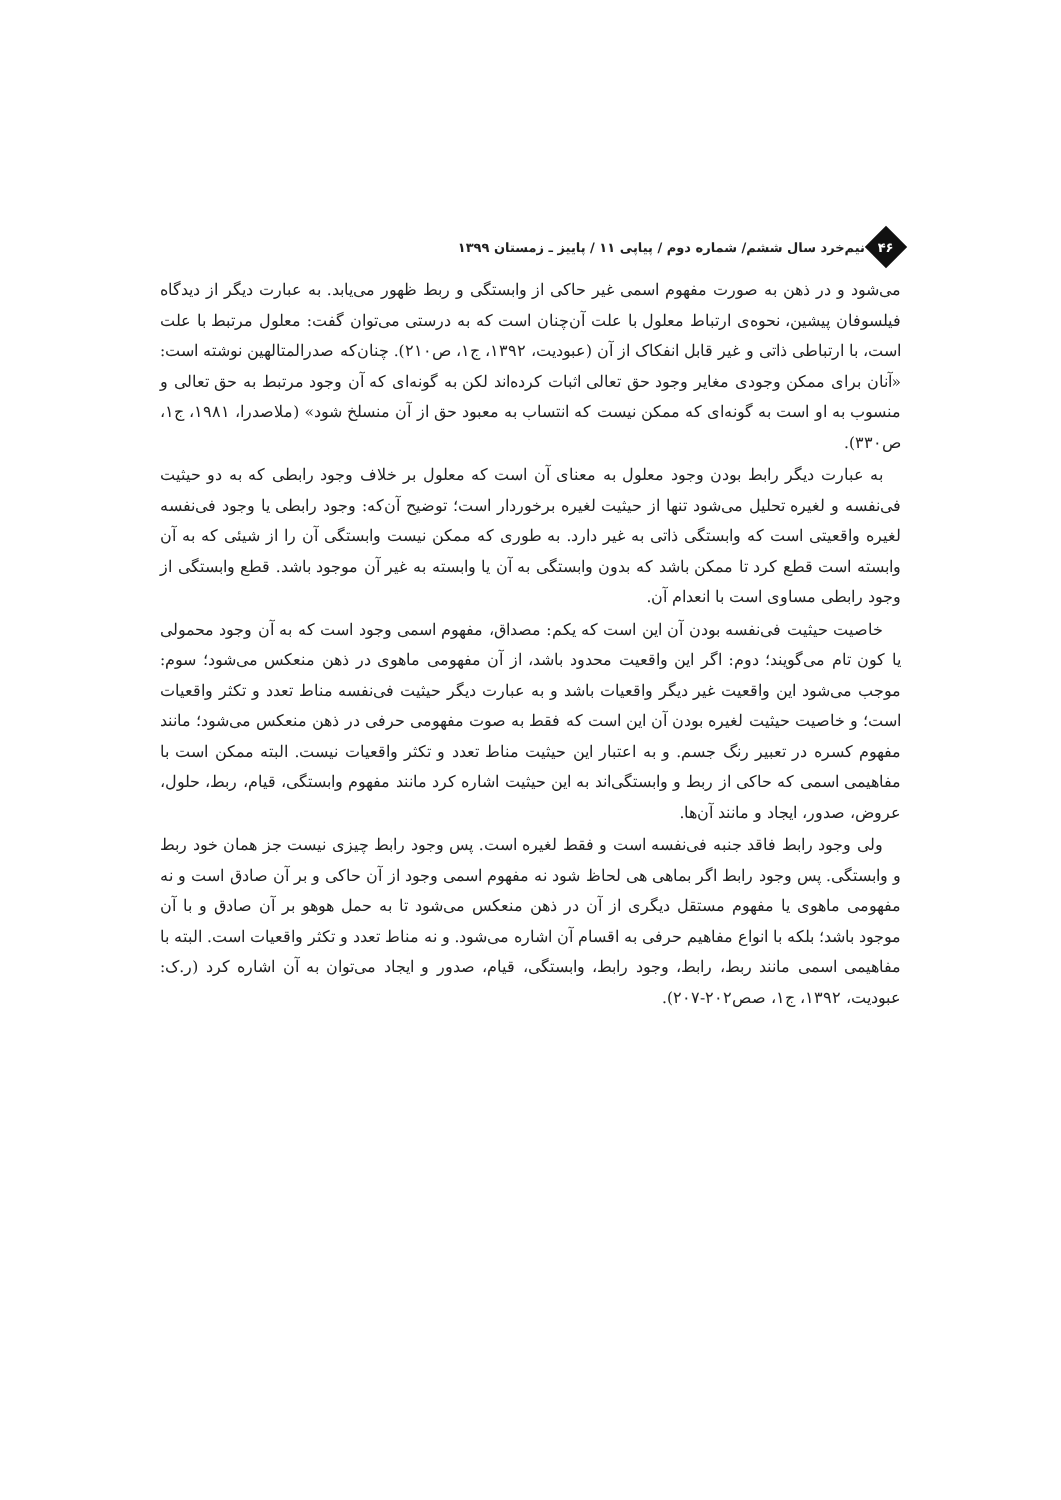۴۶
نیم‌خرد سال ششم/ شماره دوم / پیاپی ۱۱ / پاییز ـ زمستان ۱۳۹۹
می‌شود و در ذهن به صورت مفهوم اسمی غیر حاکی از وابستگی و ربط ظهور می‌یابد. به عبارت دیگر از دیدگاه فیلسوفان پیشین، نحوه‌ی ارتباط معلول با علت آن‌چنان است که به درستی می‌توان گفت: معلول مرتبط با علت است، با ارتباطی ذاتی و غیر قابل انفکاک از آن (عبودیت، ۱۳۹۲، ج۱، ص۲۱۰). چنان‌که صدرالمتالهین نوشته است: «آنان برای ممکن وجودی مغایر وجود حق تعالی اثبات کرده‌اند لکن به گونه‌ای که آن وجود مرتبط به حق تعالی و منسوب به او است به گونه‌ای که ممکن نیست که انتساب به معبود حق از آن منسلخ شود» (ملاصدرا، ۱۹۸۱، ج۱، ص۳۳۰).
به عبارت دیگر رابط بودن وجود معلول به معنای آن است که معلول بر خلاف وجود رابطی که به دو حیثیت فی‌نفسه و لغیره تحلیل می‌شود تنها از حیثیت لغیره برخوردار است؛ توضیح آن‌که: وجود رابطی یا وجود فی‌نفسه لغیره واقعیتی است که وابستگی ذاتی به غیر دارد. به طوری که ممکن نیست وابستگی آن را از شیئی که به آن وابسته است قطع کرد تا ممکن باشد که بدون وابستگی به آن یا وابسته به غیر آن موجود باشد. قطع وابستگی از وجود رابطی مساوی است با انعدام آن.
خاصیت حیثیت فی‌نفسه بودن آن این است که یکم: مصداق، مفهوم اسمی وجود است که به آن وجود محمولی یا کون تام می‌گویند؛ دوم: اگر این واقعیت محدود باشد، از آن مفهومی ماهوی در ذهن منعکس می‌شود؛ سوم: موجب می‌شود این واقعیت غیر دیگر واقعیات باشد و به عبارت دیگر حیثیت فی‌نفسه مناط تعدد و تکثر واقعیات است؛ و خاصیت حیثیت لغیره بودن آن این است که فقط به صوت مفهومی حرفی در ذهن منعکس می‌شود؛ مانند مفهوم کسره در تعبیر رنگ جسم. و به اعتبار این حیثیت مناط تعدد و تکثر واقعیات نیست. البته ممکن است با مفاهیمی اسمی که حاکی از ربط و وابستگی‌اند به این حیثیت اشاره کرد مانند مفهوم وابستگی، قیام، ربط، حلول، عروض، صدور، ایجاد و مانند آن‌ها.
ولی وجود رابط فاقد جنبه فی‌نفسه است و فقط لغیره است. پس وجود رابط چیزی نیست جز همان خود ربط و وابستگی. پس وجود رابط اگر بماهی هی لحاظ شود نه مفهوم اسمی وجود از آن حاکی و بر آن صادق است و نه مفهومی ماهوی یا مفهوم مستقل دیگری از آن در ذهن منعکس می‌شود تا به حمل هوهو بر آن صادق و با آن موجود باشد؛ بلکه با انواع مفاهیم حرفی به اقسام آن اشاره می‌شود. و نه مناط تعدد و تکثر واقعیات است. البته با مفاهیمی اسمی مانند ربط، رابط، وجود رابط، وابستگی، قیام، صدور و ایجاد می‌توان به آن اشاره کرد (ر.ک: عبودیت، ۱۳۹۲، ج۱، صص۲۰۲-۲۰۷).